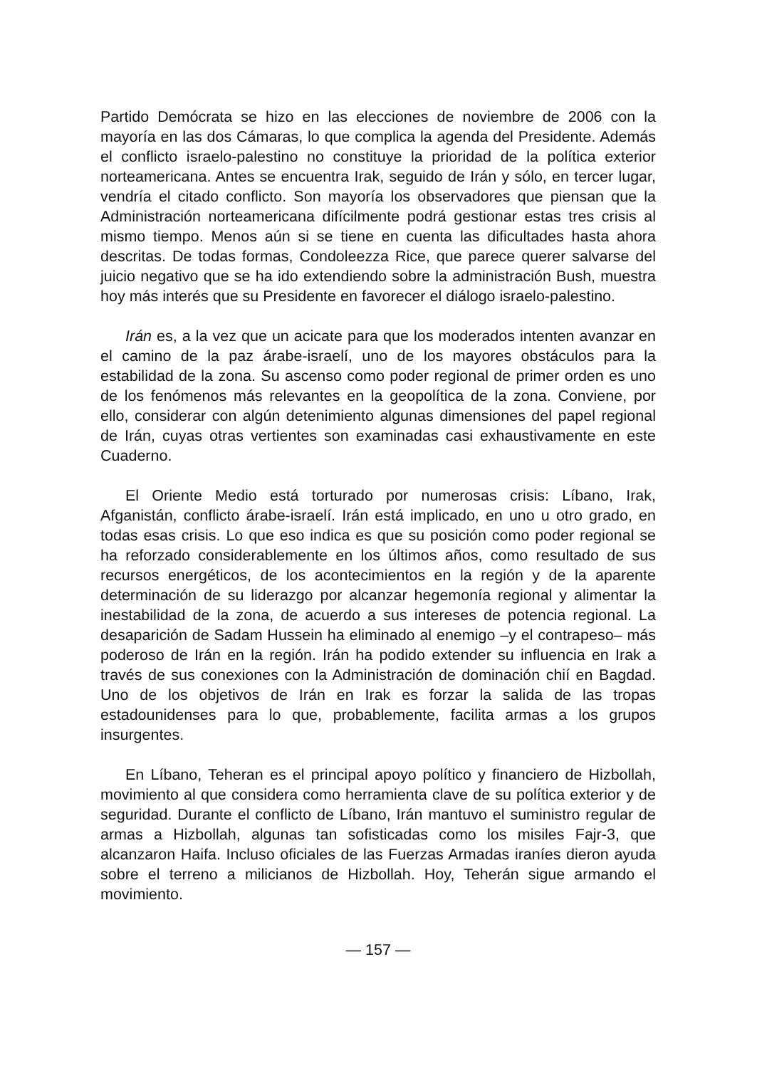Partido Demócrata se hizo en las elecciones de noviembre de 2006 con la mayoría en las dos Cámaras, lo que complica la agenda del Presidente. Además el conflicto israelo-palestino no constituye la prioridad de la política exterior norteamericana. Antes se encuentra Irak, seguido de Irán y sólo, en tercer lugar, vendría el citado conflicto. Son mayoría los observadores que piensan que la Administración norteamericana difícilmente podrá gestionar estas tres crisis al mismo tiempo. Menos aún si se tiene en cuenta las dificultades hasta ahora descritas. De todas formas, Condoleezza Rice, que parece querer salvarse del juicio negativo que se ha ido extendiendo sobre la administración Bush, muestra hoy más interés que su Presidente en favorecer el diálogo israelo-palestino.
Irán es, a la vez que un acicate para que los moderados intenten avanzar en el camino de la paz árabe-israelí, uno de los mayores obstáculos para la estabilidad de la zona. Su ascenso como poder regional de primer orden es uno de los fenómenos más relevantes en la geopolítica de la zona. Conviene, por ello, considerar con algún detenimiento algunas dimensiones del papel regional de Irán, cuyas otras vertientes son examinadas casi exhaustivamente en este Cuaderno.
El Oriente Medio está torturado por numerosas crisis: Líbano, Irak, Afganistán, conflicto árabe-israelí. Irán está implicado, en uno u otro grado, en todas esas crisis. Lo que eso indica es que su posición como poder regional se ha reforzado considerablemente en los últimos años, como resultado de sus recursos energéticos, de los acontecimientos en la región y de la aparente determinación de su liderazgo por alcanzar hegemonía regional y alimentar la inestabilidad de la zona, de acuerdo a sus intereses de potencia regional. La desaparición de Sadam Hussein ha eliminado al enemigo –y el contrapeso– más poderoso de Irán en la región. Irán ha podido extender su influencia en Irak a través de sus conexiones con la Administración de dominación chií en Bagdad. Uno de los objetivos de Irán en Irak es forzar la salida de las tropas estadounidenses para lo que, probablemente, facilita armas a los grupos insurgentes.
En Líbano, Teheran es el principal apoyo político y financiero de Hizbollah, movimiento al que considera como herramienta clave de su política exterior y de seguridad. Durante el conflicto de Líbano, Irán mantuvo el suministro regular de armas a Hizbollah, algunas tan sofisticadas como los misiles Fajr-3, que alcanzaron Haifa. Incluso oficiales de las Fuerzas Armadas iraníes dieron ayuda sobre el terreno a milicianos de Hizbollah. Hoy, Teherán sigue armando el movimiento.
— 157 —